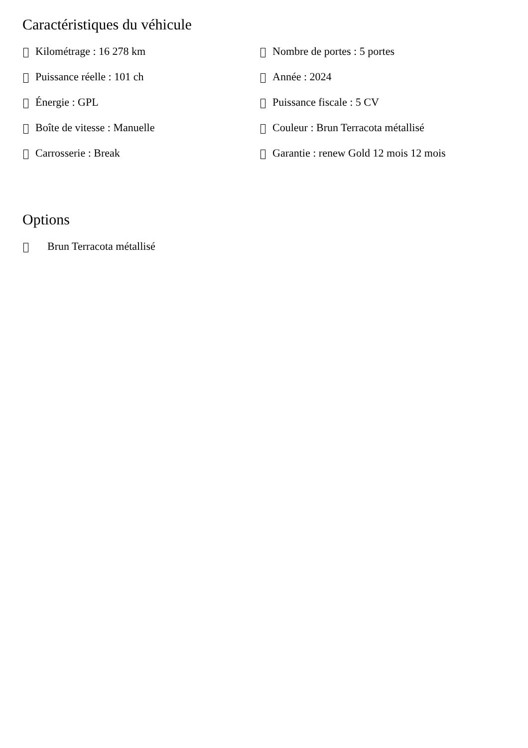Caractéristiques du véhicule
Kilométrage : 16 278 km
Puissance réelle : 101 ch
Énergie : GPL
Boîte de vitesse : Manuelle
Carrosserie : Break
Nombre de portes : 5 portes
Année : 2024
Puissance fiscale : 5 CV
Couleur : Brun Terracota métallisé
Garantie : renew Gold 12 mois 12 mois
Options
Brun Terracota métallisé